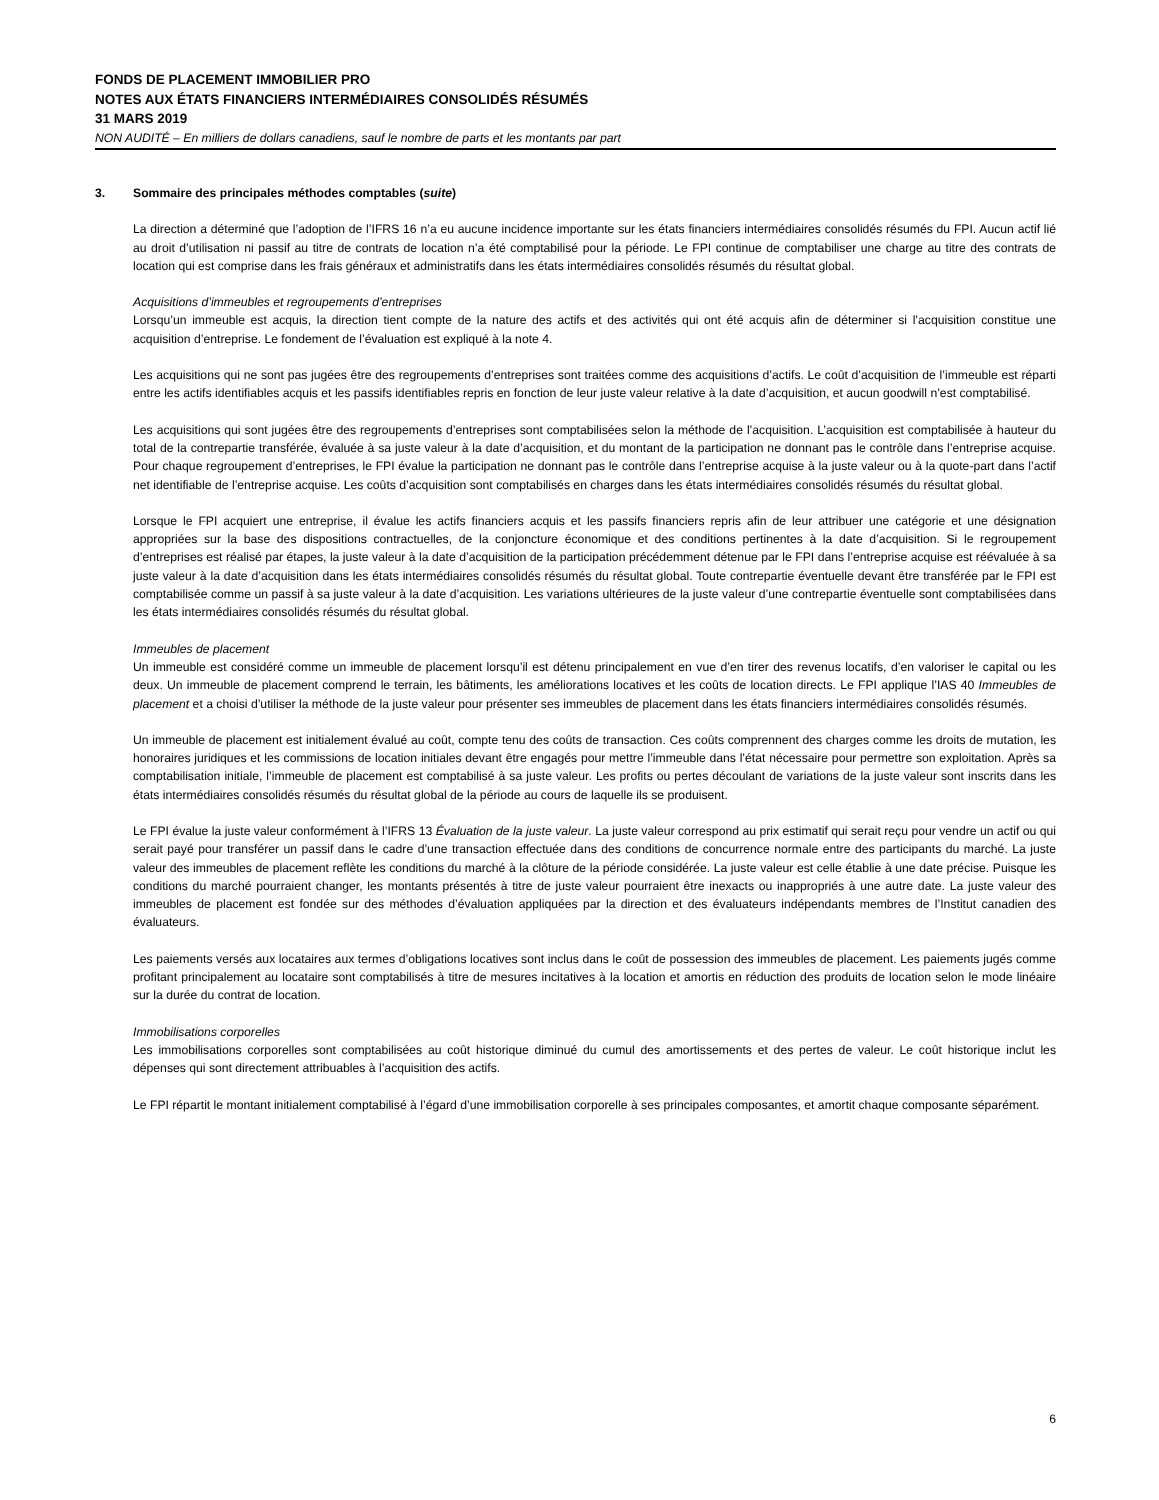FONDS DE PLACEMENT IMMOBILIER PRO
NOTES AUX ÉTATS FINANCIERS INTERMÉDIAIRES CONSOLIDÉS RÉSUMÉS
31 MARS 2019
NON AUDITÉ – En milliers de dollars canadiens, sauf le nombre de parts et les montants par part
3. Sommaire des principales méthodes comptables (suite)
La direction a déterminé que l’adoption de l’IFRS 16 n’a eu aucune incidence importante sur les états financiers intermédiaires consolidés résumés du FPI. Aucun actif lié au droit d’utilisation ni passif au titre de contrats de location n’a été comptabilisé pour la période. Le FPI continue de comptabiliser une charge au titre des contrats de location qui est comprise dans les frais généraux et administratifs dans les états intermédiaires consolidés résumés du résultat global.
Acquisitions d’immeubles et regroupements d’entreprises
Lorsqu’un immeuble est acquis, la direction tient compte de la nature des actifs et des activités qui ont été acquis afin de déterminer si l’acquisition constitue une acquisition d’entreprise. Le fondement de l’évaluation est expliqué à la note 4.
Les acquisitions qui ne sont pas jugées être des regroupements d’entreprises sont traitées comme des acquisitions d’actifs. Le coût d’acquisition de l’immeuble est réparti entre les actifs identifiables acquis et les passifs identifiables repris en fonction de leur juste valeur relative à la date d’acquisition, et aucun goodwill n’est comptabilisé.
Les acquisitions qui sont jugées être des regroupements d’entreprises sont comptabilisées selon la méthode de l’acquisition. L’acquisition est comptabilisée à hauteur du total de la contrepartie transférée, évaluée à sa juste valeur à la date d’acquisition, et du montant de la participation ne donnant pas le contrôle dans l’entreprise acquise. Pour chaque regroupement d’entreprises, le FPI évalue la participation ne donnant pas le contrôle dans l’entreprise acquise à la juste valeur ou à la quote-part dans l’actif net identifiable de l’entreprise acquise. Les coûts d’acquisition sont comptabilisés en charges dans les états intermédiaires consolidés résumés du résultat global.
Lorsque le FPI acquiert une entreprise, il évalue les actifs financiers acquis et les passifs financiers repris afin de leur attribuer une catégorie et une désignation appropriées sur la base des dispositions contractuelles, de la conjoncture économique et des conditions pertinentes à la date d’acquisition. Si le regroupement d’entreprises est réalisé par étapes, la juste valeur à la date d’acquisition de la participation précédemment détenue par le FPI dans l’entreprise acquise est réévaluée à sa juste valeur à la date d’acquisition dans les états intermédiaires consolidés résumés du résultat global. Toute contrepartie éventuelle devant être transférée par le FPI est comptabilisée comme un passif à sa juste valeur à la date d’acquisition. Les variations ultérieures de la juste valeur d’une contrepartie éventuelle sont comptabilisées dans les états intermédiaires consolidés résumés du résultat global.
Immeubles de placement
Un immeuble est considéré comme un immeuble de placement lorsqu’il est détenu principalement en vue d’en tirer des revenus locatifs, d’en valoriser le capital ou les deux. Un immeuble de placement comprend le terrain, les bâtiments, les améliorations locatives et les coûts de location directs. Le FPI applique l’IAS 40 Immeubles de placement et a choisi d’utiliser la méthode de la juste valeur pour présenter ses immeubles de placement dans les états financiers intermédiaires consolidés résumés.
Un immeuble de placement est initialement évalué au coût, compte tenu des coûts de transaction. Ces coûts comprennent des charges comme les droits de mutation, les honoraires juridiques et les commissions de location initiales devant être engagés pour mettre l’immeuble dans l’état nécessaire pour permettre son exploitation. Après sa comptabilisation initiale, l’immeuble de placement est comptabilisé à sa juste valeur. Les profits ou pertes découlant de variations de la juste valeur sont inscrits dans les états intermédiaires consolidés résumés du résultat global de la période au cours de laquelle ils se produisent.
Le FPI évalue la juste valeur conformément à l’IFRS 13 Évaluation de la juste valeur. La juste valeur correspond au prix estimatif qui serait reçu pour vendre un actif ou qui serait payé pour transférer un passif dans le cadre d’une transaction effectuée dans des conditions de concurrence normale entre des participants du marché. La juste valeur des immeubles de placement reflète les conditions du marché à la clôture de la période considérée. La juste valeur est celle établie à une date précise. Puisque les conditions du marché pourraient changer, les montants présentés à titre de juste valeur pourraient être inexacts ou inappropriés à une autre date. La juste valeur des immeubles de placement est fondée sur des méthodes d’évaluation appliquées par la direction et des évaluateurs indépendants membres de l’Institut canadien des évaluateurs.
Les paiements versés aux locataires aux termes d’obligations locatives sont inclus dans le coût de possession des immeubles de placement. Les paiements jugés comme profitant principalement au locataire sont comptabilisés à titre de mesures incitatives à la location et amortis en réduction des produits de location selon le mode linéaire sur la durée du contrat de location.
Immobilisations corporelles
Les immobilisations corporelles sont comptabilisées au coût historique diminué du cumul des amortissements et des pertes de valeur. Le coût historique inclut les dépenses qui sont directement attribuables à l’acquisition des actifs.
Le FPI répartit le montant initialement comptabilisé à l’égard d’une immobilisation corporelle à ses principales composantes, et amortit chaque composante séparément.
6